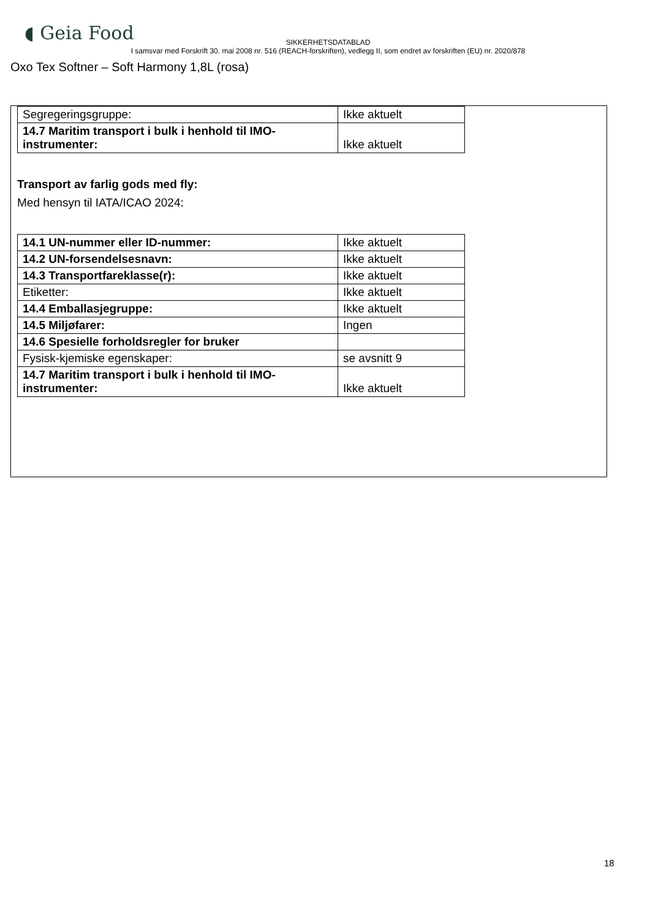◖ Geia Food
SIKKERHETSDATABLAD
I samsvar med Forskrift 30. mai 2008 nr. 516 (REACH-forskriften), vedlegg II, som endret av forskriften (EU) nr. 2020/878
Oxo Tex Softner – Soft Harmony 1,8L (rosa)
| Segregeringsgruppe: | Ikke aktuelt |
| 14.7 Maritim transport i bulk i henhold til IMO-instrumenter: | Ikke aktuelt |
Transport av farlig gods med fly:
Med hensyn til IATA/ICAO 2024:
| 14.1 UN-nummer eller ID-nummer: | Ikke aktuelt |
| 14.2 UN-forsendelsesnavn: | Ikke aktuelt |
| 14.3 Transportfareklasse(r): | Ikke aktuelt |
| Etiketter: | Ikke aktuelt |
| 14.4 Emballasjegruppe: | Ikke aktuelt |
| 14.5 Miljøfarer: | Ingen |
| 14.6 Spesielle forholdsregler for bruker | |
| Fysisk-kjemiske egenskaper: | se avsnitt 9 |
| 14.7 Maritim transport i bulk i henhold til IMO-instrumenter: | Ikke aktuelt |
18